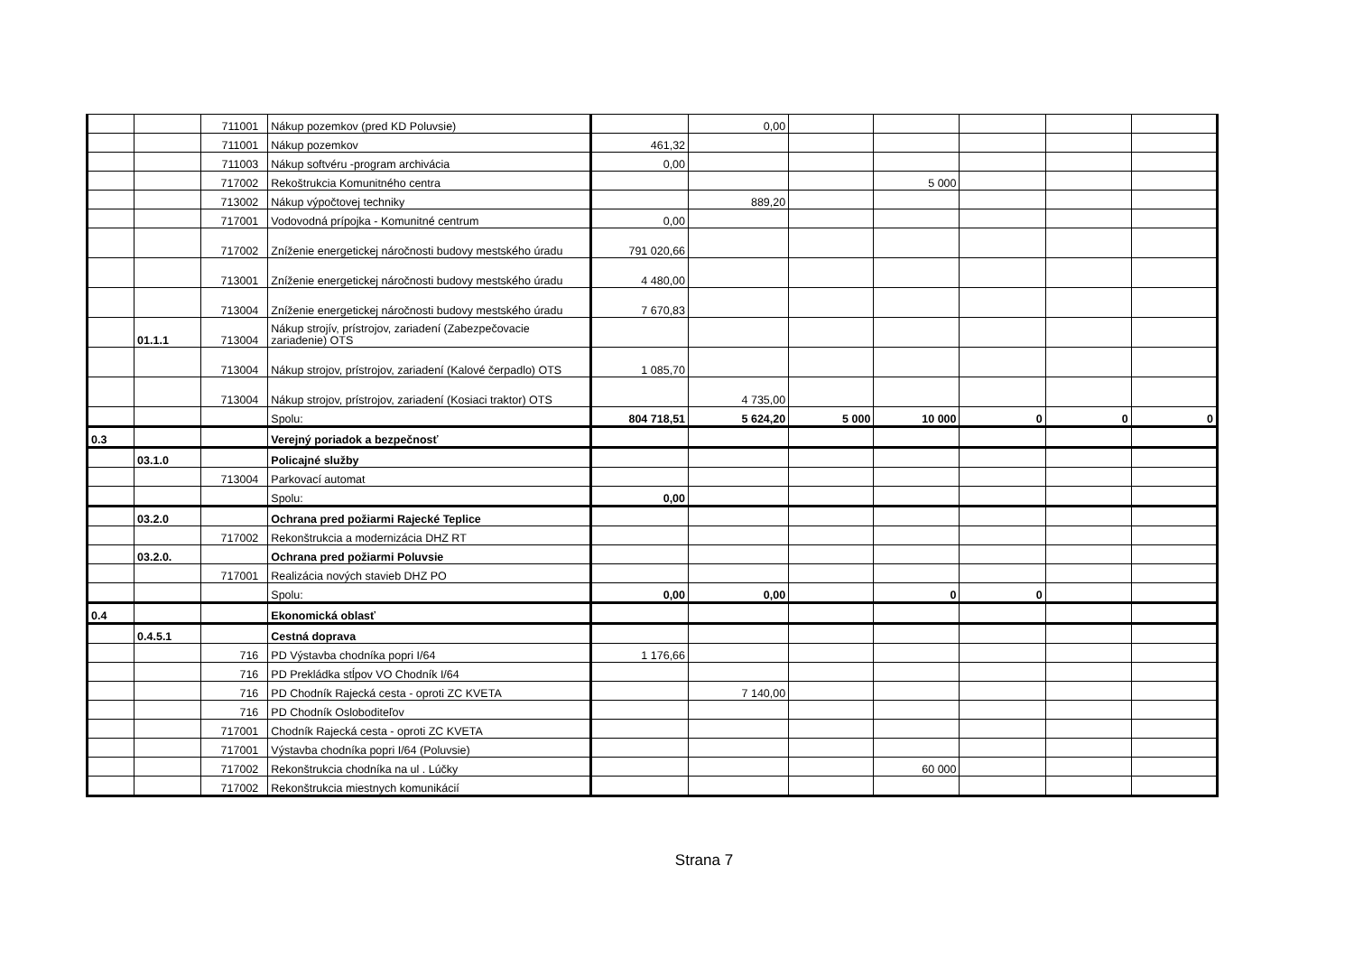| | | 711001 | Nákup pozemkov (pred KD Poluvsie) | | 0,00 | | | | | |
| | | 711001 | Nákup pozemkov | 461,32 | | | | | | |
| | | 711003 | Nákup softvéru -program archivácia | 0,00 | | | | | | |
| | | 717002 | Rekoštrukcia Komunitného centra | | | | 5 000 | | | |
| | | 713002 | Nákup výpočtovej techniky | | 889,20 | | | | | |
| | | 717001 | Vodovodná prípojka - Komunitné centrum | 0,00 | | | | | | |
| | | 717002 | Zníženie energetickej náročnosti budovy mestského úradu | 791 020,66 | | | | | | |
| | | 713001 | Zníženie energetickej náročnosti budovy mestského úradu | 4 480,00 | | | | | | |
| | | 713004 | Zníženie energetickej náročnosti budovy mestského úradu | 7 670,83 | | | | | | |
| | 01.1.1 | 713004 | Nákup strojív, prístrojov, zariadení (Zabezpečovacie zariadenie) OTS | | | | | | | |
| | | 713004 | Nákup strojov, prístrojov, zariadení (Kalové čerpadlo) OTS | 1 085,70 | | | | | | |
| | | 713004 | Nákup strojov, prístrojov, zariadení (Kosiaci traktor) OTS | | 4 735,00 | | | | | |
| | | | Spolu: | 804 718,51 | 5 624,20 | 5 000 | 10 000 | 0 | 0 | 0 |
| 0.3 | | | Verejný poriadok a bezpečnosť | | | | | | | |
| | 03.1.0 | | Policajné služby | | | | | | | |
| | | 713004 | Parkovací automat | | | | | | | |
| | | | Spolu: | 0,00 | | | | | | |
| | 03.2.0 | | Ochrana pred požiarmi Rajecké Teplice | | | | | | | |
| | | 717002 | Rekonštrukcia a modernizácia DHZ RT | | | | | | | |
| | 03.2.0. | | Ochrana pred požiarmi Poluvsie | | | | | | | |
| | | 717001 | Realizácia nových stavieb DHZ PO | | | | | | | |
| | | | Spolu: | 0,00 | 0,00 | | 0 | 0 | | |
| 0.4 | | | Ekonomická oblasť | | | | | | | |
| | 0.4.5.1 | | Cestná doprava | | | | | | | |
| | | 716 | PD Výstavba chodníka popri I/64 | 1 176,66 | | | | | | |
| | | 716 | PD Prekládka stĺpov VO Chodník I/64 | | | | | | | |
| | | 716 | PD Chodník Rajecká cesta - oproti ZC KVETA | | 7 140,00 | | | | | |
| | | 716 | PD Chodník Osloboditeľov | | | | | | | |
| | | 717001 | Chodník Rajecká cesta - oproti ZC KVETA | | | | | | | |
| | | 717001 | Výstavba chodníka popri I/64 (Poluvsie) | | | | | | | |
| | | 717002 | Rekonštrukcia chodníka na ul . Lúčky | | | | 60 000 | | | |
| | | 717002 | Rekonštrukcia miestnych komunikácií | | | | | | | |
Strana 7